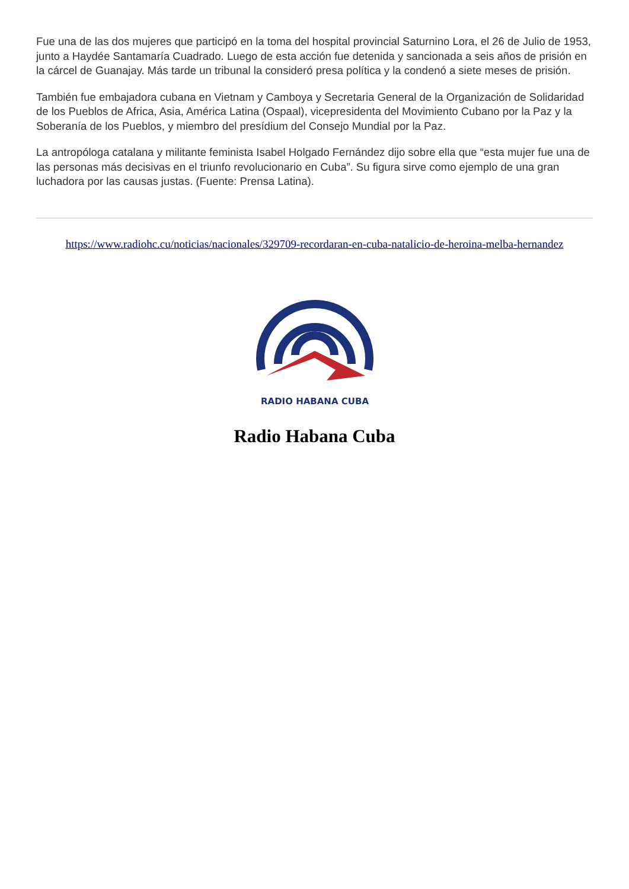Fue una de las dos mujeres que participó en la toma del hospital provincial Saturnino Lora, el 26 de Julio de 1953, junto a Haydée Santamaría Cuadrado. Luego de esta acción fue detenida y sancionada a seis años de prisión en la cárcel de Guanajay. Más tarde un tribunal la consideró presa política y la condenó a siete meses de prisión.
También fue embajadora cubana en Vietnam y Camboya y Secretaria General de la Organización de Solidaridad de los Pueblos de Africa, Asia, América Latina (Ospaal), vicepresidenta del Movimiento Cubano por la Paz y la Soberanía de los Pueblos, y miembro del presídium del Consejo Mundial por la Paz.
La antropóloga catalana y militante feminista Isabel Holgado Fernández dijo sobre ella que “esta mujer fue una de las personas más decisivas en el triunfo revolucionario en Cuba”. Su figura sirve como ejemplo de una gran luchadora por las causas justas. (Fuente: Prensa Latina).
https://www.radiohc.cu/noticias/nacionales/329709-recordaran-en-cuba-natalicio-de-heroina-melba-hernandez
RADIO HABANA CUBA
Radio Habana Cuba